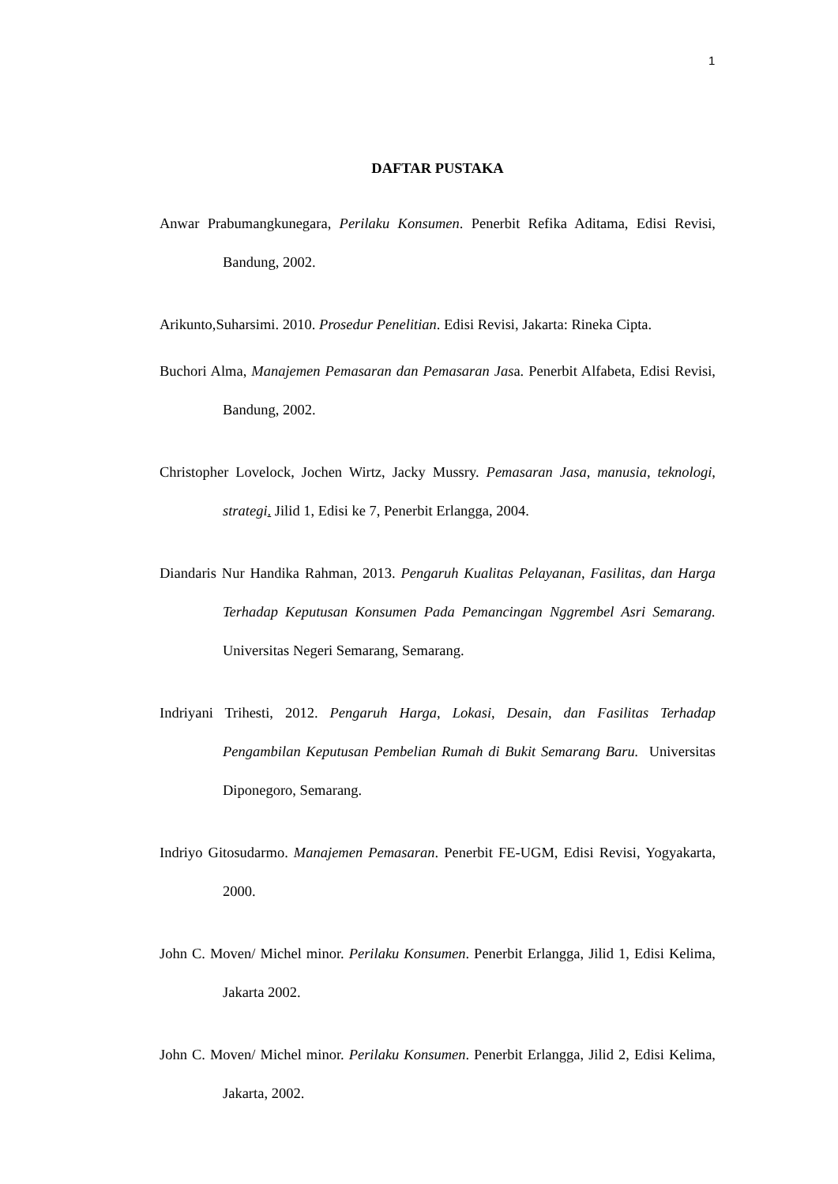1
DAFTAR PUSTAKA
Anwar Prabumangkunegara, Perilaku Konsumen. Penerbit Refika Aditama, Edisi Revisi, Bandung, 2002.
Arikunto,Suharsimi. 2010. Prosedur Penelitian. Edisi Revisi, Jakarta: Rineka Cipta.
Buchori Alma, Manajemen Pemasaran dan Pemasaran Jasa. Penerbit Alfabeta, Edisi Revisi, Bandung, 2002.
Christopher Lovelock, Jochen Wirtz, Jacky Mussry. Pemasaran Jasa, manusia, teknologi, strategi. Jilid 1, Edisi ke 7, Penerbit Erlangga, 2004.
Diandaris Nur Handika Rahman, 2013. Pengaruh Kualitas Pelayanan, Fasilitas, dan Harga Terhadap Keputusan Konsumen Pada Pemancingan Nggrembel Asri Semarang. Universitas Negeri Semarang, Semarang.
Indriyani Trihesti, 2012. Pengaruh Harga, Lokasi, Desain, dan Fasilitas Terhadap Pengambilan Keputusan Pembelian Rumah di Bukit Semarang Baru. Universitas Diponegoro, Semarang.
Indriyo Gitosudarmo. Manajemen Pemasaran. Penerbit FE-UGM, Edisi Revisi, Yogyakarta, 2000.
John C. Moven/ Michel minor. Perilaku Konsumen. Penerbit Erlangga, Jilid 1, Edisi Kelima, Jakarta 2002.
John C. Moven/ Michel minor. Perilaku Konsumen. Penerbit Erlangga, Jilid 2, Edisi Kelima, Jakarta, 2002.